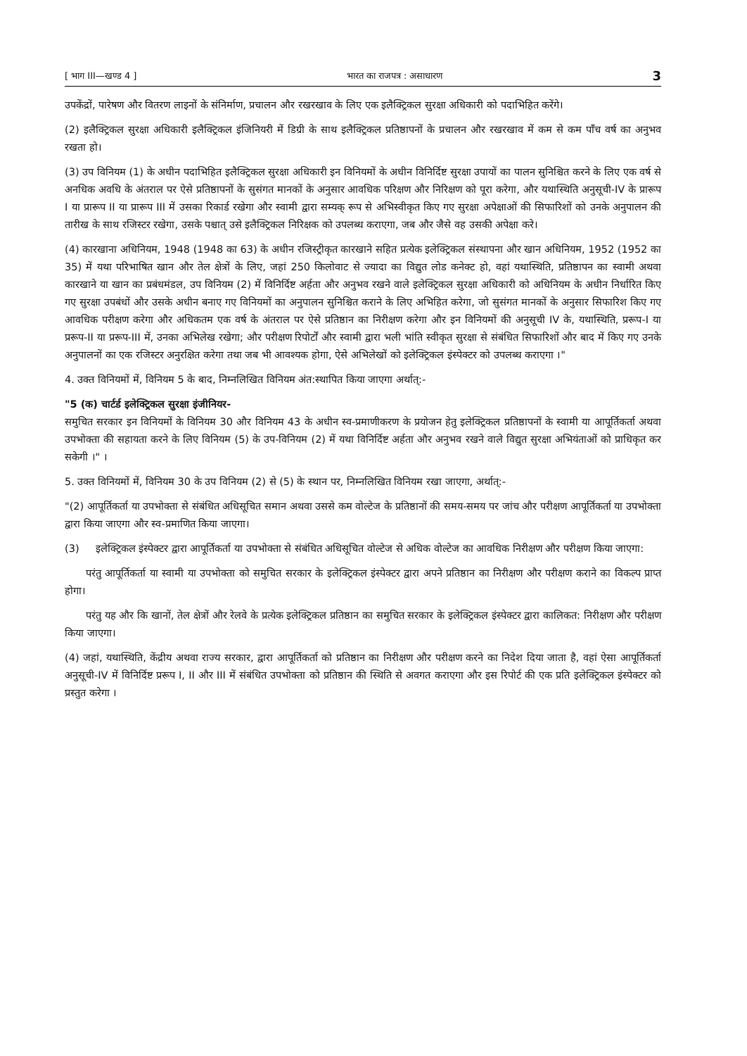[ भाग III—खण्ड 4 ] भारत का राजपत्र : असाधारण 3
उपकेंद्रों, पारेषण और वितरण लाइनों के संनिर्माण, प्रचालन और रखरखाव के लिए एक इलैक्ट्रिकल सुरक्षा अधिकारी को पदाभिहित करेंगे।
(2) इलैक्ट्रिकल सुरक्षा अधिकारी इलैक्ट्रिकल इंजिनियरी में डिग्री के साथ इलैक्ट्रिकल प्रतिष्ठापनों के प्रचालन और रखरखाव में कम से कम पाँच वर्ष का अनुभव रखता हो।
(3) उप विनियम (1) के अधीन पदाभिहित इलैक्ट्रिकल सुरक्षा अधिकारी इन विनियमों के अधीन विनिर्दिष्ट सुरक्षा उपायों का पालन सुनिश्चित करने के लिए एक वर्ष से अनधिक अवधि के अंतराल पर ऐसे प्रतिष्ठापनों के सुसंगत मानकों के अनुसार आवधिक परिक्षण और निरिक्षण को पूरा करेगा, और यथास्थिति अनुसूची-IV के प्रारूप I या प्रारूप II या प्रारूप III में उसका रिकार्ड रखेगा और स्वामी द्वारा सम्यक् रूप से अभिस्वीकृत किए गए सुरक्षा अपेक्षाओं की सिफारिशों को उनके अनुपालन की तारीख के साथ रजिस्टर रखेगा, उसके पश्चात् उसे इलैक्ट्रिकल निरिक्षक को उपलब्ध कराएगा, जब और जैसे वह उसकी अपेक्षा करे।
(4) कारखाना अधिनियम, 1948 (1948 का 63) के अधीन रजिस्ट्रीकृत कारखाने सहित प्रत्येक इलेक्ट्रिकल संस्थापना और खान अधिनियम, 1952 (1952 का 35) में यथा परिभाषित खान और तेल क्षेत्रों के लिए, जहां 250 किलोवाट से ज्यादा का विद्युत लोड कनेक्ट हो, वहां यथास्थिति, प्रतिष्ठापन का स्वामी अथवा कारखाने या खान का प्रबंधमंडल, उप विनियम (2) में विनिर्दिष्ट अर्हता और अनुभव रखने वाले इलेक्ट्रिकल सुरक्षा अधिकारी को अधिनियम के अधीन निर्धारित किए गए सुरक्षा उपबंधों और उसके अधीन बनाए गए विनियमों का अनुपालन सुनिश्चित कराने के लिए अभिहित करेगा, जो सुसंगत मानकों के अनुसार सिफारिश किए गए आवधिक परीक्षण करेगा और अधिकतम एक वर्ष के अंतराल पर ऐसे प्रतिष्ठान का निरीक्षण करेगा और इन विनियमों की अनुसूची IV के, यथास्थिति, प्ररूप-I या प्ररूप-II या प्ररूप-III में, उनका अभिलेख रखेगा; और परीक्षण रिपोर्टों और स्वामी द्वारा भली भांति स्वीकृत सुरक्षा से संबंधित सिफारिशों और बाद में किए गए उनके अनुपालनों का एक रजिस्टर अनुरक्षित करेगा तथा जब भी आवश्यक होगा, ऐसे अभिलेखों को इलेक्ट्रिकल इंस्पेक्टर को उपलब्ध कराएगा ।"
4. उक्त विनियमों में, विनियम 5 के बाद, निम्नलिखित विनियम अंत:स्थापित किया जाएगा अर्थात्:-
"5 (क) चार्टर्ड इलेक्ट्रिकल सुरक्षा इंजीनियर-
समुचित सरकार इन विनियमों के विनियम 30 और विनियम 43 के अधीन स्व-प्रमाणीकरण के प्रयोजन हेतु इलेक्ट्रिकल प्रतिष्ठापनों के स्वामी या आपूर्तिकर्ता अथवा उपभोक्ता की सहायता करने के लिए विनियम (5) के उप-विनियम (2) में यथा विनिर्दिष्ट अर्हता और अनुभव रखने वाले विद्युत सुरक्षा अभियंताओं को प्राधिकृत कर सकेगी ।" ।
5. उक्त विनियमों में, विनियम 30 के उप विनियम (2) से (5) के स्थान पर, निम्नलिखित विनियम रखा जाएगा, अर्थात्:-
"(2) आपूर्तिकर्ता या उपभोक्ता से संबंधित अधिसूचित समान अथवा उससे कम वोल्टेज के प्रतिष्ठानों की समय-समय पर जांच और परीक्षण आपूर्तिकर्ता या उपभोक्ता द्वारा किया जाएगा और स्व-प्रमाणित किया जाएगा।
(3) इलेक्ट्रिकल इंस्पेक्टर द्वारा आपूर्तिकर्ता या उपभोक्ता से संबंधित अधिसूचित वोल्टेज से अधिक वोल्टेज का आवधिक निरीक्षण और परीक्षण किया जाएगा:
परंतु आपूर्तिकर्ता या स्वामी या उपभोक्ता को समुचित सरकार के इलेक्ट्रिकल इंस्पेक्टर द्वारा अपने प्रतिष्ठान का निरीक्षण और परीक्षण कराने का विकल्प प्राप्त होगा।
परंतु यह और कि खानों, तेल क्षेत्रों और रेलवे के प्रत्येक इलेक्ट्रिकल प्रतिष्ठान का समुचित सरकार के इलेक्ट्रिकल इंस्पेक्टर द्वारा कालिकत: निरीक्षण और परीक्षण किया जाएगा।
(4) जहां, यथास्थिति, केंद्रीय अथवा राज्य सरकार, द्वारा आपूर्तिकर्ता को प्रतिष्ठान का निरीक्षण और परीक्षण करने का निदेश दिया जाता है, वहां ऐसा आपूर्तिकर्ता अनुसूची-IV में विनिर्दिष्ट प्ररूप I, II और III में संबंधित उपभोक्ता को प्रतिष्ठान की स्थिति से अवगत कराएगा और इस रिपोर्ट की एक प्रति इलेक्ट्रिकल इंस्पेक्टर को प्रस्तुत करेगा ।